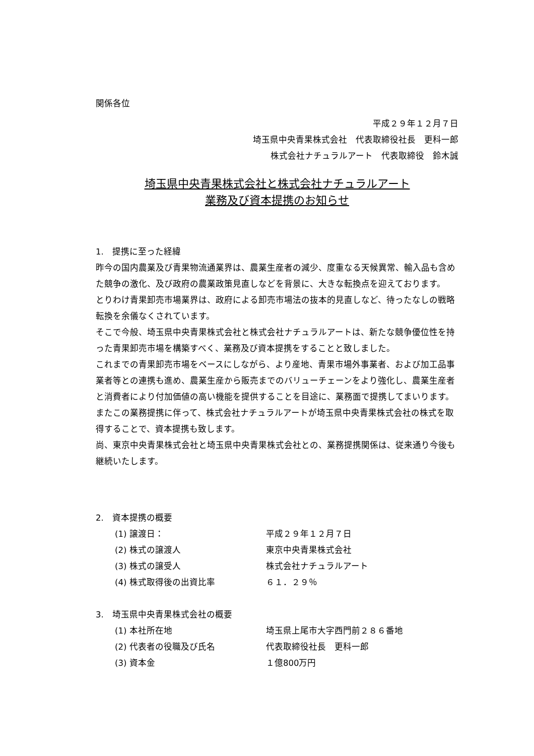関係各位
平成２９年１２月７日
埼玉県中央青果株式会社　代表取締役社長　更科一郎
株式会社ナチュラルアート　代表取締役　鈴木誠
埼玉県中央青果株式会社と株式会社ナチュラルアート
業務及び資本提携のお知らせ
1.　提携に至った経緯
昨今の国内農業及び青果物流通業界は、農業生産者の減少、度重なる天候異常、輸入品も含めた競争の激化、及び政府の農業政策見直しなどを背景に、大きな転換点を迎えております。
とりわけ青果卸売市場業界は、政府による卸売市場法の抜本的見直しなど、待ったなしの戦略転換を余儀なくされています。
そこで今般、埼玉県中央青果株式会社と株式会社ナチュラルアートは、新たな競争優位性を持った青果卸売市場を構築すべく、業務及び資本提携をすることと致しました。
これまでの青果卸売市場をベースにしながら、より産地、青果市場外事業者、および加工品事業者等との連携も進め、農業生産から販売までのバリューチェーンをより強化し、農業生産者と消費者により付加価値の高い機能を提供することを目途に、業務面で提携してまいります。
またこの業務提携に伴って、株式会社ナチュラルアートが埼玉県中央青果株式会社の株式を取得することで、資本提携も致します。
尚、東京中央青果株式会社と埼玉県中央青果株式会社との、業務提携関係は、従来通り今後も継続いたします。
2.　資本提携の概要
(1) 譲渡日： 平成２９年１２月７日
(2) 株式の譲渡人 東京中央青果株式会社
(3) 株式の譲受人 株式会社ナチュラルアート
(4) 株式取得後の出資比率 ６１．２９％
3.　埼玉県中央青果株式会社の概要
(1) 本社所在地 埼玉県上尾市大字西門前２８６番地
(2) 代表者の役職及び氏名 代表取締役社長　更科一郎
(3) 資本金 １億800万円